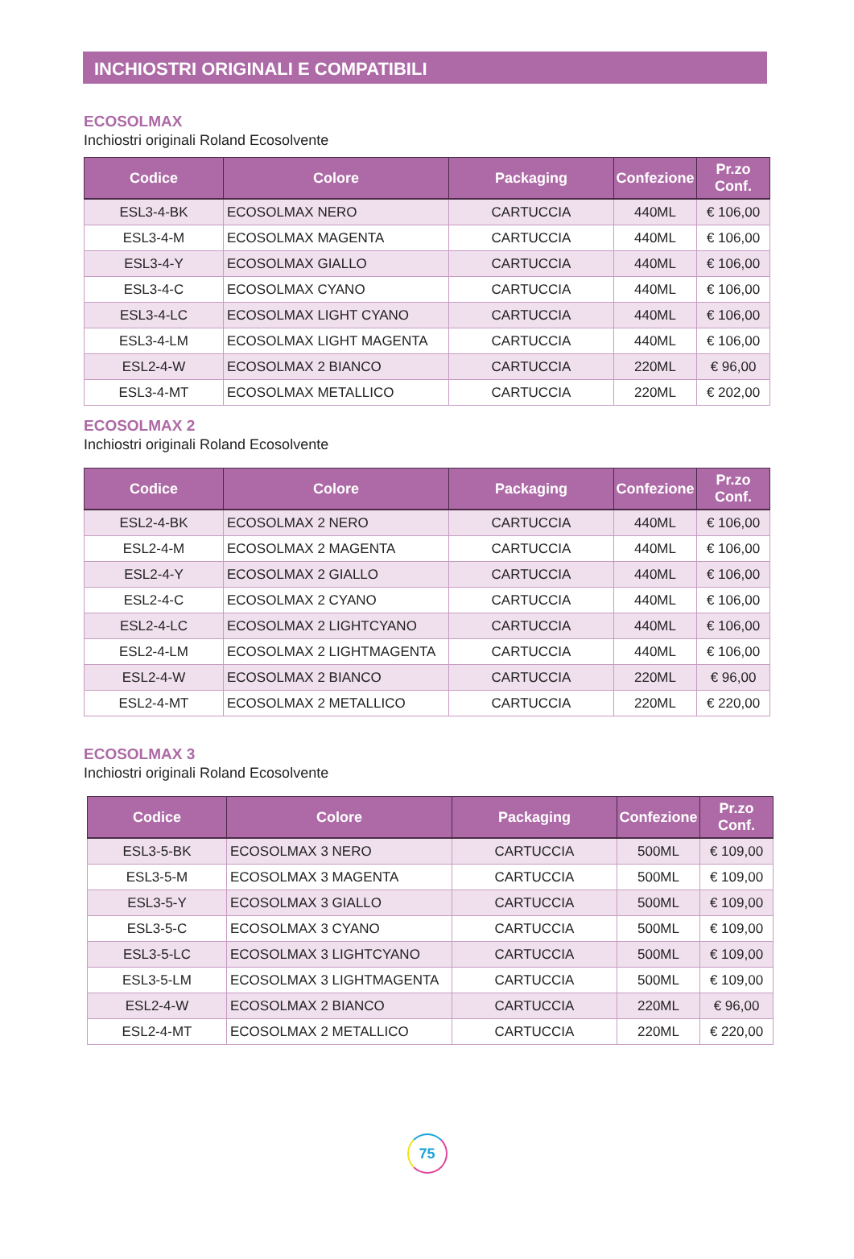INCHIOSTRI ORIGINALI E COMPATIBILI
ECOSOLMAX
Inchiostri originali Roland Ecosolvente
| Codice | Colore | Packaging | Confezione | Pr.zo Conf. |
| --- | --- | --- | --- | --- |
| ESL3-4-BK | ECOSOLMAX NERO | CARTUCCIA | 440ML | € 106,00 |
| ESL3-4-M | ECOSOLMAX MAGENTA | CARTUCCIA | 440ML | € 106,00 |
| ESL3-4-Y | ECOSOLMAX GIALLO | CARTUCCIA | 440ML | € 106,00 |
| ESL3-4-C | ECOSOLMAX CYANO | CARTUCCIA | 440ML | € 106,00 |
| ESL3-4-LC | ECOSOLMAX LIGHT CYANO | CARTUCCIA | 440ML | € 106,00 |
| ESL3-4-LM | ECOSOLMAX LIGHT MAGENTA | CARTUCCIA | 440ML | € 106,00 |
| ESL2-4-W | ECOSOLMAX 2 BIANCO | CARTUCCIA | 220ML | € 96,00 |
| ESL3-4-MT | ECOSOLMAX METALLICO | CARTUCCIA | 220ML | € 202,00 |
ECOSOLMAX 2
Inchiostri originali Roland Ecosolvente
| Codice | Colore | Packaging | Confezione | Pr.zo Conf. |
| --- | --- | --- | --- | --- |
| ESL2-4-BK | ECOSOLMAX 2 NERO | CARTUCCIA | 440ML | € 106,00 |
| ESL2-4-M | ECOSOLMAX 2 MAGENTA | CARTUCCIA | 440ML | € 106,00 |
| ESL2-4-Y | ECOSOLMAX 2 GIALLO | CARTUCCIA | 440ML | € 106,00 |
| ESL2-4-C | ECOSOLMAX 2 CYANO | CARTUCCIA | 440ML | € 106,00 |
| ESL2-4-LC | ECOSOLMAX 2 LIGHTCYANO | CARTUCCIA | 440ML | € 106,00 |
| ESL2-4-LM | ECOSOLMAX 2 LIGHTMAGENTA | CARTUCCIA | 440ML | € 106,00 |
| ESL2-4-W | ECOSOLMAX 2 BIANCO | CARTUCCIA | 220ML | € 96,00 |
| ESL2-4-MT | ECOSOLMAX 2 METALLICO | CARTUCCIA | 220ML | € 220,00 |
ECOSOLMAX 3
Inchiostri originali Roland Ecosolvente
| Codice | Colore | Packaging | Confezione | Pr.zo Conf. |
| --- | --- | --- | --- | --- |
| ESL3-5-BK | ECOSOLMAX 3 NERO | CARTUCCIA | 500ML | € 109,00 |
| ESL3-5-M | ECOSOLMAX 3 MAGENTA | CARTUCCIA | 500ML | € 109,00 |
| ESL3-5-Y | ECOSOLMAX 3 GIALLO | CARTUCCIA | 500ML | € 109,00 |
| ESL3-5-C | ECOSOLMAX 3 CYANO | CARTUCCIA | 500ML | € 109,00 |
| ESL3-5-LC | ECOSOLMAX 3 LIGHTCYANO | CARTUCCIA | 500ML | € 109,00 |
| ESL3-5-LM | ECOSOLMAX 3 LIGHTMAGENTA | CARTUCCIA | 500ML | € 109,00 |
| ESL2-4-W | ECOSOLMAX 2 BIANCO | CARTUCCIA | 220ML | € 96,00 |
| ESL2-4-MT | ECOSOLMAX 2 METALLICO | CARTUCCIA | 220ML | € 220,00 |
75